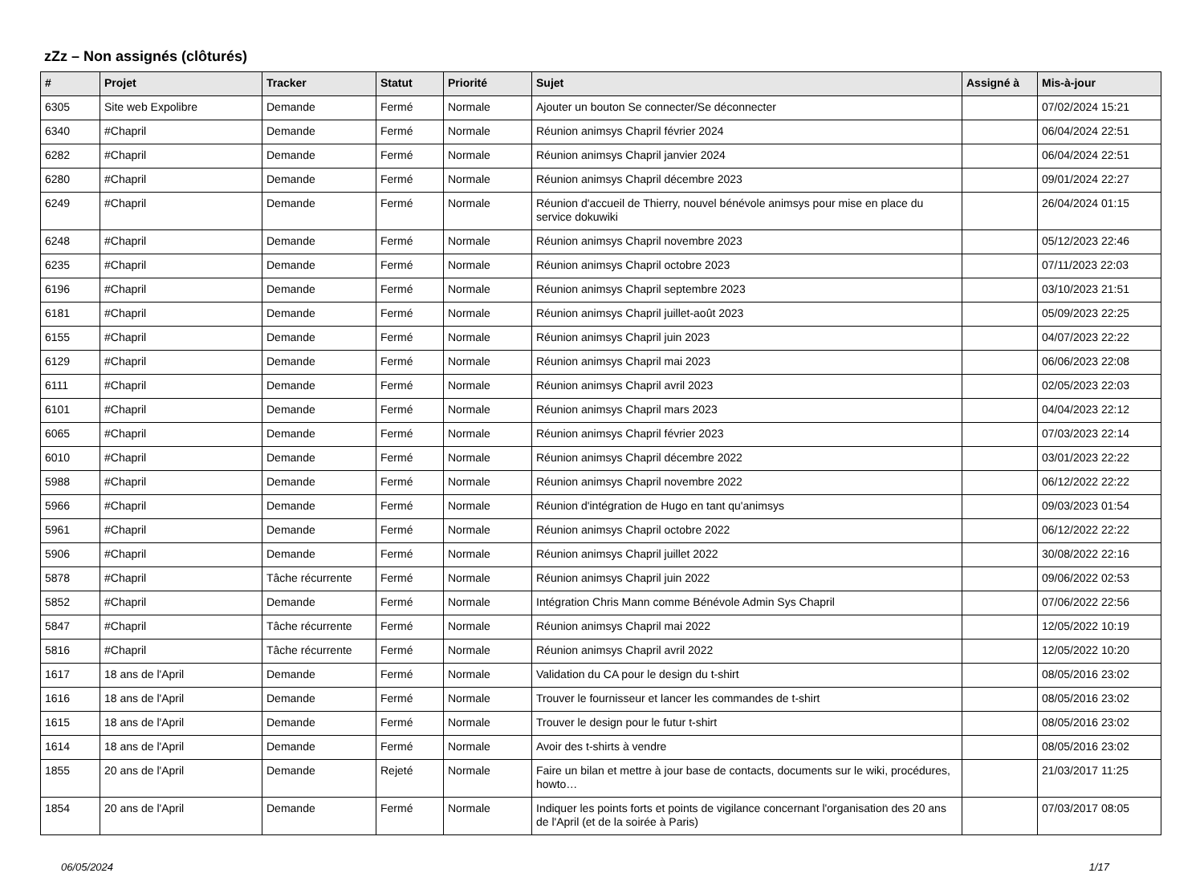zZz – Non assignés (clôturés)
| # | Projet | Tracker | Statut | Priorité | Sujet | Assigné à | Mis-à-jour |
| --- | --- | --- | --- | --- | --- | --- | --- |
| 6305 | Site web Expolibre | Demande | Fermé | Normale | Ajouter un bouton Se connecter/Se déconnecter | | 07/02/2024 15:21 |
| 6340 | #Chapril | Demande | Fermé | Normale | Réunion animsys Chapril février 2024 | | 06/04/2024 22:51 |
| 6282 | #Chapril | Demande | Fermé | Normale | Réunion animsys Chapril janvier 2024 | | 06/04/2024 22:51 |
| 6280 | #Chapril | Demande | Fermé | Normale | Réunion animsys Chapril décembre 2023 | | 09/01/2024 22:27 |
| 6249 | #Chapril | Demande | Fermé | Normale | Réunion d'accueil de Thierry, nouvel bénévole animsys pour mise en place du service dokuwiki | | 26/04/2024 01:15 |
| 6248 | #Chapril | Demande | Fermé | Normale | Réunion animsys Chapril novembre 2023 | | 05/12/2023 22:46 |
| 6235 | #Chapril | Demande | Fermé | Normale | Réunion animsys Chapril octobre 2023 | | 07/11/2023 22:03 |
| 6196 | #Chapril | Demande | Fermé | Normale | Réunion animsys Chapril septembre 2023 | | 03/10/2023 21:51 |
| 6181 | #Chapril | Demande | Fermé | Normale | Réunion animsys Chapril juillet-août 2023 | | 05/09/2023 22:25 |
| 6155 | #Chapril | Demande | Fermé | Normale | Réunion animsys Chapril juin 2023 | | 04/07/2023 22:22 |
| 6129 | #Chapril | Demande | Fermé | Normale | Réunion animsys Chapril mai 2023 | | 06/06/2023 22:08 |
| 6111 | #Chapril | Demande | Fermé | Normale | Réunion animsys Chapril avril 2023 | | 02/05/2023 22:03 |
| 6101 | #Chapril | Demande | Fermé | Normale | Réunion animsys Chapril mars 2023 | | 04/04/2023 22:12 |
| 6065 | #Chapril | Demande | Fermé | Normale | Réunion animsys Chapril février 2023 | | 07/03/2023 22:14 |
| 6010 | #Chapril | Demande | Fermé | Normale | Réunion animsys Chapril décembre 2022 | | 03/01/2023 22:22 |
| 5988 | #Chapril | Demande | Fermé | Normale | Réunion animsys Chapril novembre 2022 | | 06/12/2022 22:22 |
| 5966 | #Chapril | Demande | Fermé | Normale | Réunion d'intégration de Hugo en tant qu'animsys | | 09/03/2023 01:54 |
| 5961 | #Chapril | Demande | Fermé | Normale | Réunion animsys Chapril octobre 2022 | | 06/12/2022 22:22 |
| 5906 | #Chapril | Demande | Fermé | Normale | Réunion animsys Chapril juillet 2022 | | 30/08/2022 22:16 |
| 5878 | #Chapril | Tâche récurrente | Fermé | Normale | Réunion animsys Chapril juin 2022 | | 09/06/2022 02:53 |
| 5852 | #Chapril | Demande | Fermé | Normale | Intégration Chris Mann comme Bénévole Admin Sys Chapril | | 07/06/2022 22:56 |
| 5847 | #Chapril | Tâche récurrente | Fermé | Normale | Réunion animsys Chapril mai 2022 | | 12/05/2022 10:19 |
| 5816 | #Chapril | Tâche récurrente | Fermé | Normale | Réunion animsys Chapril avril 2022 | | 12/05/2022 10:20 |
| 1617 | 18 ans de l'April | Demande | Fermé | Normale | Validation du CA pour le design du t-shirt | | 08/05/2016 23:02 |
| 1616 | 18 ans de l'April | Demande | Fermé | Normale | Trouver le fournisseur et lancer les commandes de t-shirt | | 08/05/2016 23:02 |
| 1615 | 18 ans de l'April | Demande | Fermé | Normale | Trouver le design pour le futur t-shirt | | 08/05/2016 23:02 |
| 1614 | 18 ans de l'April | Demande | Fermé | Normale | Avoir des t-shirts à vendre | | 08/05/2016 23:02 |
| 1855 | 20 ans de l'April | Demande | Rejeté | Normale | Faire un bilan et mettre à jour base de contacts, documents sur le wiki, procédures, howto… | | 21/03/2017 11:25 |
| 1854 | 20 ans de l'April | Demande | Fermé | Normale | Indiquer les points forts et points de vigilance concernant l'organisation des 20 ans de l'April (et de la soirée à Paris) | | 07/03/2017 08:05 |
06/05/2024 1/17